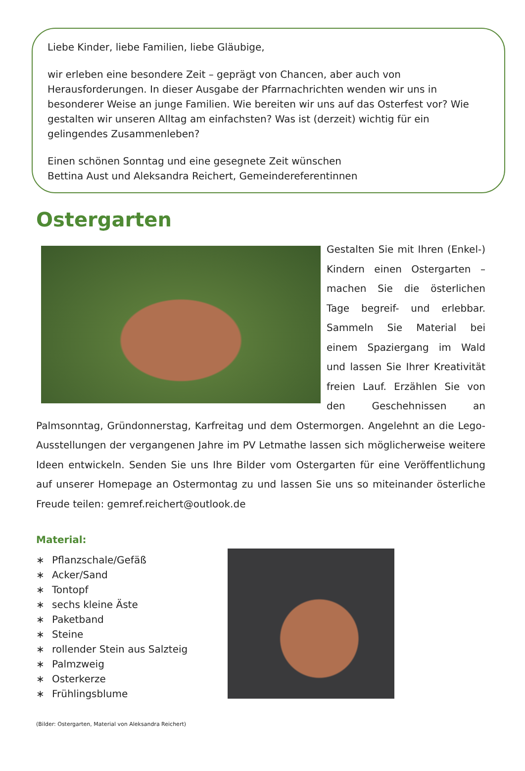Liebe Kinder, liebe Familien, liebe Gläubige,
wir erleben eine besondere Zeit – geprägt von Chancen, aber auch von Herausforderungen. In dieser Ausgabe der Pfarrnachrichten wenden wir uns in besonderer Weise an junge Familien. Wie bereiten wir uns auf das Osterfest vor? Wie gestalten wir unseren Alltag am einfachsten? Was ist (derzeit) wichtig für ein gelingendes Zusammenleben?
Einen schönen Sonntag und eine gesegnete Zeit wünschen
Bettina Aust und Aleksandra Reichert, Gemeindereferentinnen
Ostergarten
Gestalten Sie mit Ihren (Enkel-) Kindern einen Ostergarten – machen Sie die österlichen Tage begreif- und erlebbar. Sammeln Sie Material bei einem Spaziergang im Wald und lassen Sie Ihrer Kreativität freien Lauf. Erzählen Sie von den Geschehnissen an Palmsonntag, Gründonnerstag, Karfreitag und dem Ostermorgen. Angelehnt an die Lego-Ausstellungen der vergangenen Jahre im PV Letmathe lassen sich möglicherweise weitere Ideen entwickeln. Senden Sie uns Ihre Bilder vom Ostergarten für eine Veröffentlichung auf unserer Homepage an Ostermontag zu und lassen Sie uns so miteinander österliche Freude teilen: gemref.reichert@outlook.de
Material:
∗ Pflanzschale/Gefäß
∗ Acker/Sand
∗ Tontopf
∗ sechs kleine Äste
∗ Paketband
∗ Steine
∗ rollender Stein aus Salzteig
∗ Palmzweig
∗ Osterkerze
∗ Frühlingsblume
(Bilder: Ostergarten, Material von Aleksandra Reichert)